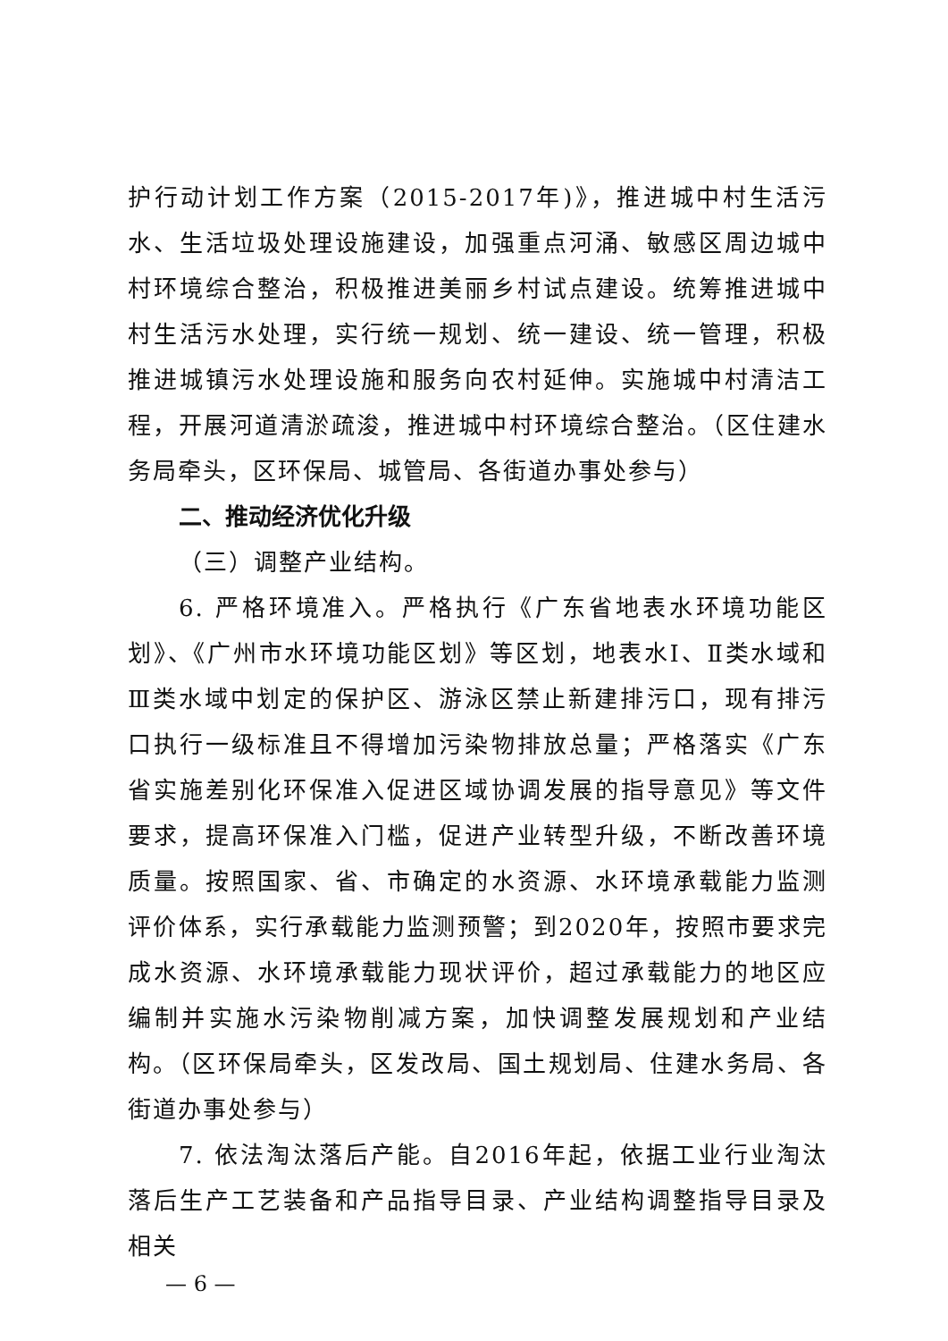护行动计划工作方案（2015-2017年)》，推进城中村生活污水、生活垃圾处理设施建设，加强重点河涌、敏感区周边城中村环境综合整治，积极推进美丽乡村试点建设。统筹推进城中村生活污水处理，实行统一规划、统一建设、统一管理，积极推进城镇污水处理设施和服务向农村延伸。实施城中村清洁工程，开展河道清淤疏浚，推进城中村环境综合整治。（区住建水务局牵头，区环保局、城管局、各街道办事处参与）
二、推动经济优化升级
（三）调整产业结构。
6. 严格环境准入。严格执行《广东省地表水环境功能区划》、《广州市水环境功能区划》等区划，地表水Ⅰ、Ⅱ类水域和Ⅲ类水域中划定的保护区、游泳区禁止新建排污口，现有排污口执行一级标准且不得增加污染物排放总量；严格落实《广东省实施差别化环保准入促进区域协调发展的指导意见》等文件要求，提高环保准入门槛，促进产业转型升级，不断改善环境质量。按照国家、省、市确定的水资源、水环境承载能力监测评价体系，实行承载能力监测预警；到2020年，按照市要求完成水资源、水环境承载能力现状评价，超过承载能力的地区应编制并实施水污染物削减方案，加快调整发展规划和产业结构。（区环保局牵头，区发改局、国土规划局、住建水务局、各街道办事处参与）
7. 依法淘汰落后产能。自2016年起，依据工业行业淘汰落后生产工艺装备和产品指导目录、产业结构调整指导目录及相关
— 6 —